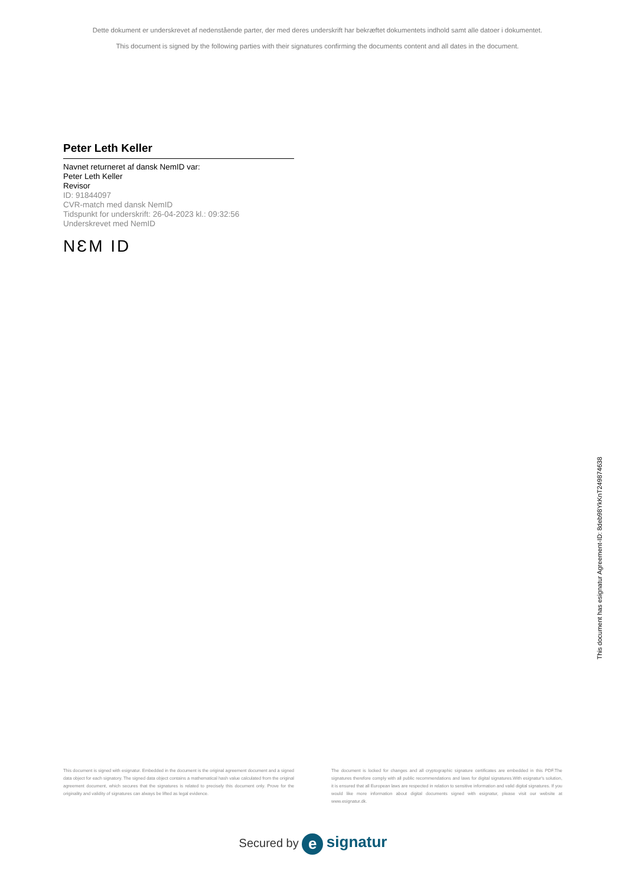Dette dokument er underskrevet af nedenstående parter, der med deres underskrift har bekræftet dokumentets indhold samt alle datoer i dokumentet.
This document is signed by the following parties with their signatures confirming the documents content and all dates in the document.
Peter Leth Keller
Navnet returneret af dansk NemID var:
Peter Leth Keller
Revisor
ID: 91844097
CVR-match med dansk NemID
Tidspunkt for underskrift: 26-04-2023 kl.: 09:32:56
Underskrevet med NemID
NƐM ID
This document has esignatur Agreement-ID: 8deb98YkKnT249874638
This document is signed with esignatur. Embedded in the document is the original agreement document and a signed data object for each signatory. The signed data object contains a mathematical hash value calculated from the original agreement document, which secures that the signatures is related to precisely this document only. Prove for the originality and validity of signatures can always be lifted as legal evidence.
The document is locked for changes and all cryptographic signature certificates are embedded in this PDF.The signatures therefore comply with all public recommendations and laws for digital signatures.With esignatur's solution, it is ensured that all European laws are respected in relation to sensitive information and valid digital signatures. If you would like more information about digital documents signed with esignatur, please visit our website at www.esignatur.dk.
Secured by e signatur